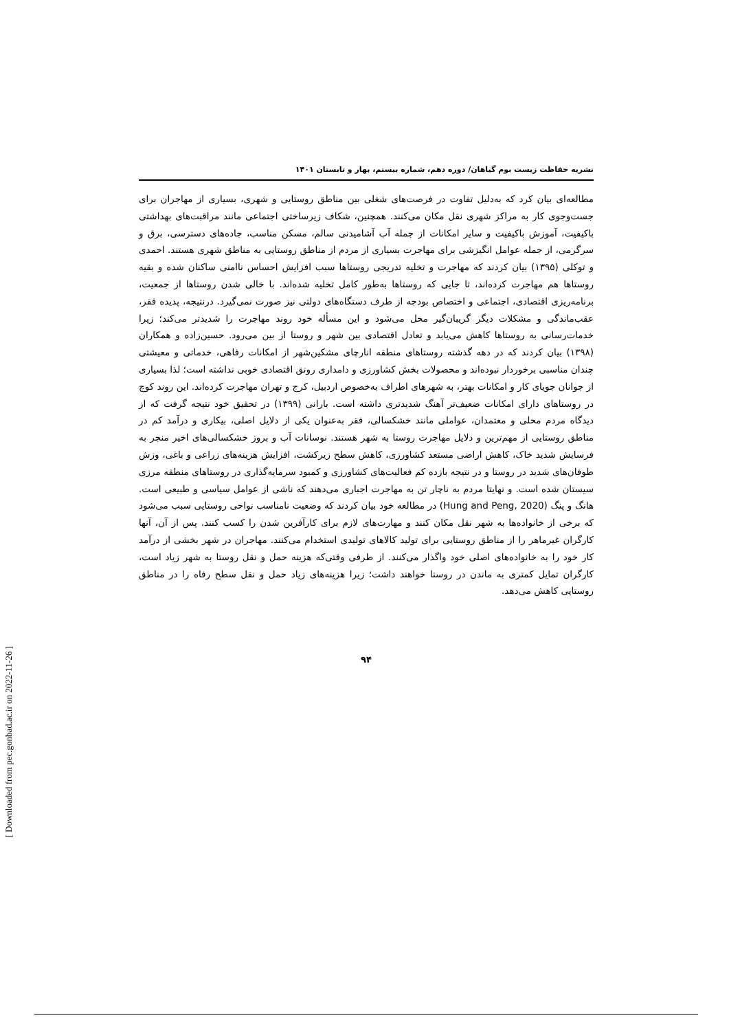نشریه حفاظت زیست بوم گیاهان/ دوره دهم، شماره بیستم، بهار و تابستان ۱۴۰۱
مطالعه‌ای بیان کرد که به‌دلیل تفاوت در فرصت‌های شغلی بین مناطق روستایی و شهری، بسیاری از مهاجران برای جست‌وجوی کار به مراکز شهری نقل مکان می‌کنند. همچنین، شکاف زیرساختی اجتماعی مانند مراقبت‌های بهداشتی باکیفیت، آموزش باکیفیت و سایر امکانات از جمله آب آشامیدنی سالم، مسکن مناسب، جاده‌های دسترسی، برق و سرگرمی، از جمله عوامل انگیزشی برای مهاجرت بسیاری از مردم از مناطق روستایی به مناطق شهری هستند. احمدی و توکلی (۱۳۹۵) بیان کردند که مهاجرت و تخلیه تدریجی روستاها سبب افزایش احساس ناامنی ساکنان شده و بقیه روستاها هم مهاجرت کرده‌اند، تا جایی که روستاها به‌طور کامل تخلیه شده‌اند. با خالی شدن روستاها از جمعیت، برنامه‌ریزی اقتصادی، اجتماعی و اختصاص بودجه از طرف دستگاه‌های دولتی نیز صورت نمی‌گیرد. درنتیجه، پدیده فقر، عقب‌ماندگی و مشکلات دیگر گریبان‌گیر محل می‌شود و این مسأله خود روند مهاجرت را شدیدتر می‌کند؛ زیرا خدمات‌رسانی به روستاها کاهش می‌یابد و تعادل اقتصادی بین شهر و روستا از بین می‌رود. حسین‌زاده و همکاران (۱۳۹۸) بیان کردند که در دهه گذشته روستاهای منطقه انارچای مشکین‌شهر از امکانات رفاهی، خدماتی و معیشتی چندان مناسبی برخوردار نبوده‌اند و محصولات بخش کشاورزی و دامداری رونق اقتصادی خوبی نداشته است؛ لذا بسیاری از جوانان جویای کار و امکانات بهتر، به شهرهای اطراف به‌خصوص اردبیل، کرج و تهران مهاجرت کرده‌اند. این روند کوچ در روستاهای دارای امکانات ضعیف‌تر آهنگ شدیدتری داشته است. بارانی (۱۳۹۹) در تحقیق خود نتیجه گرفت که از دیدگاه مردم محلی و معتمدان، عواملی مانند خشکسالی، فقر به‌عنوان یکی از دلایل اصلی، بیکاری و درآمد کم در مناطق روستایی از مهم‌ترین و دلایل مهاجرت روستا به شهر هستند. نوسانات آب و بروز خشکسالی‌های اخیر منجر به فرسایش شدید خاک، کاهش اراضی مستعد کشاورزی، کاهش سطح زیرکشت، افزایش هزینه‌های زراعی و باغی، وزش طوفان‌های شدید در روستا و در نتیجه بازده کم فعالیت‌های کشاورزی و کمبود سرمایه‌گذاری در روستاهای منطقه مرزی سیستان شده است. و نهایتا مردم به ناچار تن به مهاجرت اجباری می‌دهند که ناشی از عوامل سیاسی و طبیعی است. هانگ و پنگ (Hung and Peng, 2020) در مطالعه خود بیان کردند که وضعیت نامناسب نواحی روستایی سبب می‌شود که برخی از خانواده‌ها به شهر نقل مکان کنند و مهارت‌های لازم برای کارآفرین شدن را کسب کنند. پس از آن، آنها کارگران غیرماهر را از مناطق روستایی برای تولید کالاهای تولیدی استخدام می‌کنند. مهاجران در شهر بخشی از درآمد کار خود را به خانواده‌های اصلی خود واگذار می‌کنند. از طرفی وقتی‌که هزینه حمل و نقل روستا به شهر زیاد است، کارگران تمایل کمتری به ماندن در روستا خواهند داشت؛ زیرا هزینه‌های زیاد حمل و نقل سطح رفاه را در مناطق روستایی کاهش می‌دهد.
۹۴
[ Downloaded from pec.gonbad.ac.ir on 2022-11-26 ]